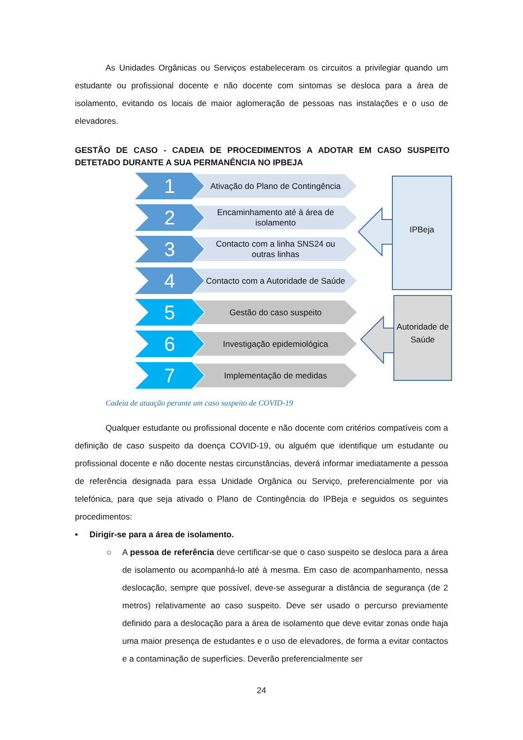As Unidades Orgânicas ou Serviços estabeleceram os circuitos a privilegiar quando um estudante ou profissional docente e não docente com sintomas se desloca para a área de isolamento, evitando os locais de maior aglomeração de pessoas nas instalações e o uso de elevadores.
GESTÃO DE CASO - CADEIA DE PROCEDIMENTOS A ADOTAR EM CASO SUSPEITO DETETADO DURANTE A SUA PERMANÊNCIA NO IPBEJA
1
Ativação do Plano de Contingência
2
Encaminhamento até à área de isolamento
3
Contacto com a linha SNS24 ou outras linhas
4
Contacto com a Autoridade de Saúde
5 Gestão do caso suspeito
6 Investigação epidemiológica
7 Implementação de medidas
IPBeja
Autoridade de Saúde
Cadeia de atuação perante um caso suspeito de COVID-19
Qualquer estudante ou profissional docente e não docente com critérios compatíveis com a definição de caso suspeito da doença COVID-19, ou alguém que identifique um estudante ou profissional docente e não docente nestas circunstâncias, deverá informar imediatamente a pessoa de referência designada para essa Unidade Orgânica ou Serviço, preferencialmente por via telefónica, para que seja ativado o Plano de Contingência do IPBeja e seguidos os seguintes procedimentos:
• Dirigir-se para a área de isolamento.
○ A pessoa de referência deve certificar-se que o caso suspeito se desloca para a área de isolamento ou acompanhá-lo até à mesma. Em caso de acompanhamento, nessa deslocação, sempre que possível, deve-se assegurar a distância de segurança (de 2 metros) relativamente ao caso suspeito. Deve ser usado o percurso previamente definido para a deslocação para a área de isolamento que deve evitar zonas onde haja uma maior presença de estudantes e o uso de elevadores, de forma a evitar contactos e a contaminação de superfícies. Deverão preferencialmente ser
24